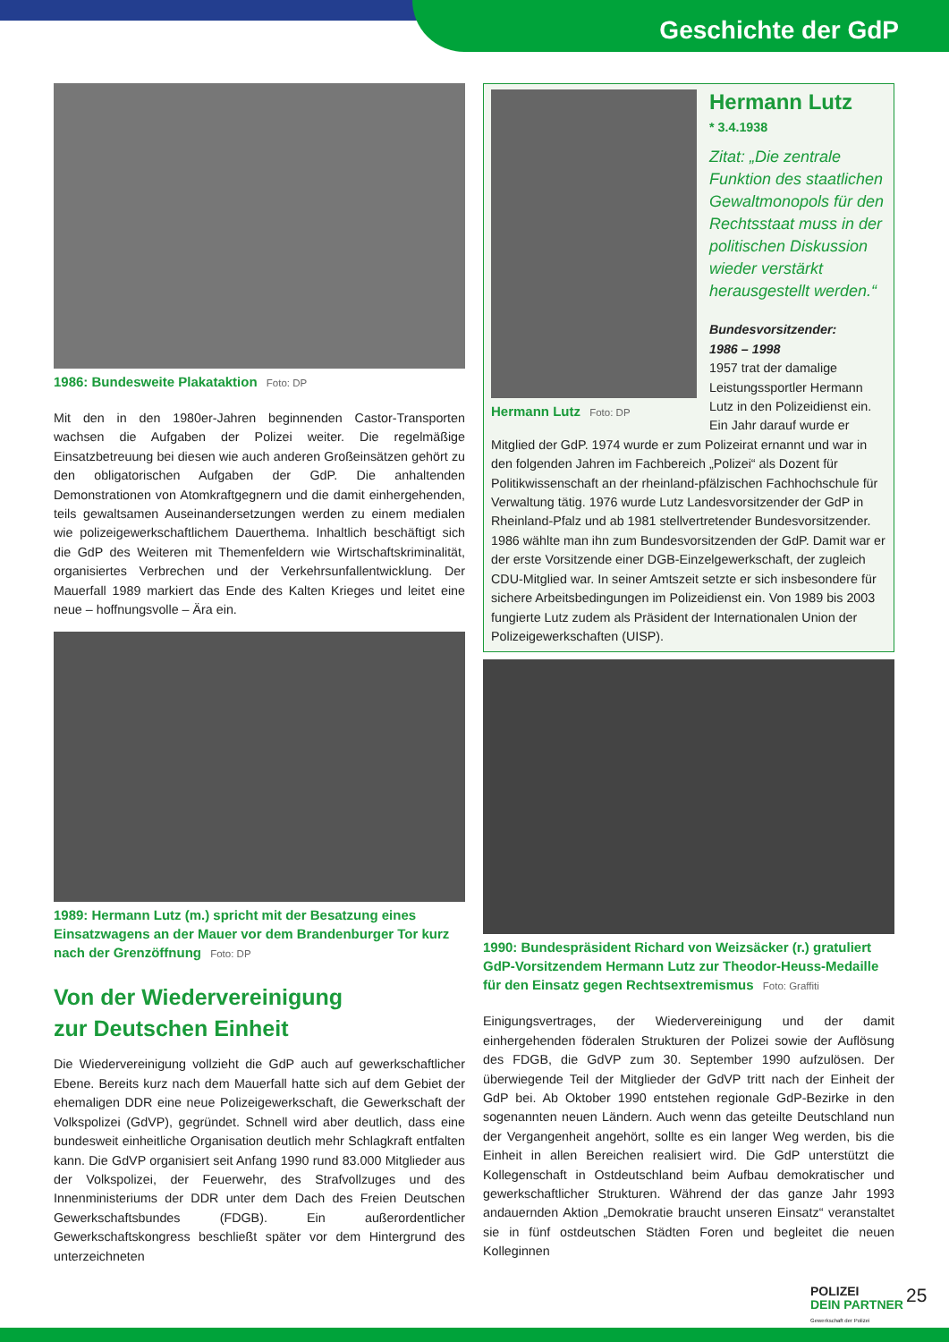Geschichte der GdP
1986: Bundesweite Plakataktion Foto: DP
Mit den in den 1980er-Jahren beginnenden Castor-Transporten wachsen die Aufgaben der Polizei weiter. Die regelmäßige Einsatzbetreuung bei diesen wie auch anderen Großeinsätzen gehört zu den obligatorischen Aufgaben der GdP. Die anhaltenden Demonstrationen von Atomkraftgegnern und die damit einhergehenden, teils gewaltsamen Auseinandersetzungen werden zu einem medialen wie polizeigewerkschaftlichem Dauerthema. Inhaltlich beschäftigt sich die GdP des Weiteren mit Themenfeldern wie Wirtschaftskriminalität, organisiertes Verbrechen und der Verkehrsunfallentwicklung. Der Mauerfall 1989 markiert das Ende des Kalten Krieges und leitet eine neue – hoffnungsvolle – Ära ein.
1989: Hermann Lutz (m.) spricht mit der Besatzung eines Einsatzwagens an der Mauer vor dem Brandenburger Tor kurz nach der Grenzöffnung Foto: DP
Von der Wiedervereinigung
zur Deutschen Einheit
Die Wiedervereinigung vollzieht die GdP auch auf gewerkschaftlicher Ebene. Bereits kurz nach dem Mauerfall hatte sich auf dem Gebiet der ehemaligen DDR eine neue Polizeigewerkschaft, die Gewerkschaft der Volkspolizei (GdVP), gegründet. Schnell wird aber deutlich, dass eine bundesweit einheitliche Organisation deutlich mehr Schlagkraft entfalten kann. Die GdVP organisiert seit Anfang 1990 rund 83.000 Mitglieder aus der Volkspolizei, der Feuerwehr, des Strafvollzuges und des Innenministeriums der DDR unter dem Dach des Freien Deutschen Gewerkschaftsbundes (FDGB). Ein außerordentlicher Gewerkschaftskongress beschließt später vor dem Hintergrund des unterzeichneten
Hermann Lutz Foto: DP
Hermann Lutz
* 3.4.1938
Zitat: „Die zentrale Funktion des staatlichen Gewaltmonopols für den Rechtsstaat muss in der politischen Diskussion wieder verstärkt herausgestellt werden.“
Bundesvorsitzender:
1986 – 1998
1957 trat der damalige Leistungssportler Hermann Lutz in den Polizeidienst ein. Ein Jahr darauf wurde er
Mitglied der GdP. 1974 wurde er zum Polizeirat ernannt und war in den folgenden Jahren im Fachbereich „Polizei“ als Dozent für Politikwissenschaft an der rheinland-pfälzischen Fachhochschule für Verwaltung tätig. 1976 wurde Lutz Landesvorsitzender der GdP in Rheinland-Pfalz und ab 1981 stellvertretender Bundesvorsitzender. 1986 wählte man ihn zum Bundesvorsitzenden der GdP. Damit war er der erste Vorsitzende einer DGB-Einzelgewerkschaft, der zugleich CDU-Mitglied war. In seiner Amtszeit setzte er sich insbesondere für sichere Arbeitsbedingungen im Polizeidienst ein. Von 1989 bis 2003 fungierte Lutz zudem als Präsident der Internationalen Union der Polizeigewerkschaften (UISP).
1990: Bundespräsident Richard von Weizsäcker (r.) gratuliert GdP-Vorsitzendem Hermann Lutz zur Theodor-Heuss-Medaille für den Einsatz gegen Rechtsextremismus Foto: Graffiti
Einigungsvertrages, der Wiedervereinigung und der damit einhergehenden föderalen Strukturen der Polizei sowie der Auflösung des FDGB, die GdVP zum 30. September 1990 aufzulösen. Der überwiegende Teil der Mitglieder der GdVP tritt nach der Einheit der GdP bei. Ab Oktober 1990 entstehen regionale GdP-Bezirke in den sogenannten neuen Ländern. Auch wenn das geteilte Deutschland nun der Vergangenheit angehört, sollte es ein langer Weg werden, bis die Einheit in allen Bereichen realisiert wird. Die GdP unterstützt die Kollegenschaft in Ostdeutschland beim Aufbau demokratischer und gewerkschaftlicher Strukturen. Während der das ganze Jahr 1993 andauernden Aktion „Demokratie braucht unseren Einsatz“ veranstaltet sie in fünf ostdeutschen Städten Foren und begleitet die neuen Kolleginnen
POLIZEI
DEIN PARTNER
Gewerkschaft der Polizei
25